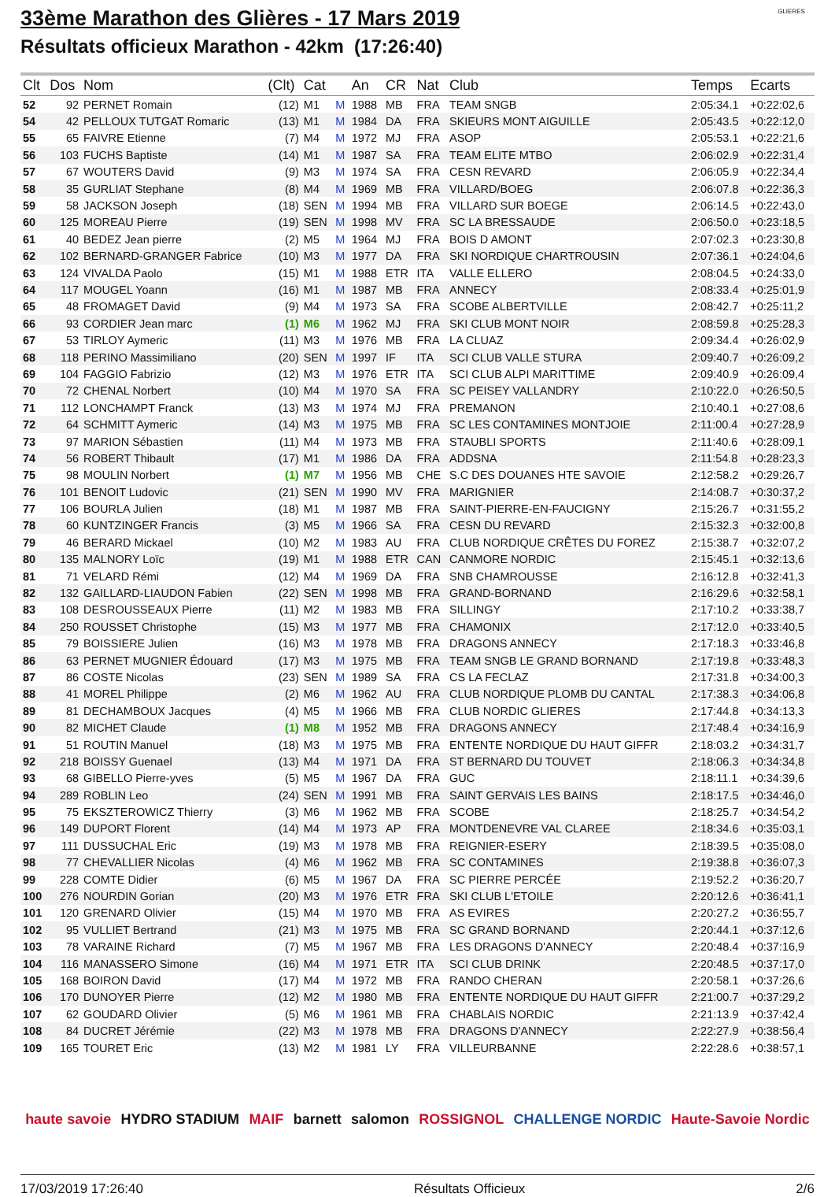33ème Marathon des Glières - 17 Mars 2019
Résultats officieux Marathon - 42km (17:26:40)
GLIERES
| Clt | Dos | Nom | (Clt) | Cat | | An | CR | Nat | Club | Temps | Ecarts |
| --- | --- | --- | --- | --- | --- | --- | --- | --- | --- | --- | --- |
| 52 | 92 | PERNET Romain | (12) | M1 | M | 1988 | MB | FRA | TEAM SNGB | 2:05:34.1 | +0:22:02,6 |
| 54 | 42 | PELLOUX TUTGAT Romaric | (13) | M1 | M | 1984 | DA | FRA | SKIEURS MONT AIGUILLE | 2:05:43.5 | +0:22:12,0 |
| 55 | 65 | FAIVRE Etienne | (7) | M4 | M | 1972 | MJ | FRA | ASOP | 2:05:53.1 | +0:22:21,6 |
| 56 | 103 | FUCHS Baptiste | (14) | M1 | M | 1987 | SA | FRA | TEAM ELITE MTBO | 2:06:02.9 | +0:22:31,4 |
| 57 | 67 | WOUTERS David | (9) | M3 | M | 1974 | SA | FRA | CESN REVARD | 2:06:05.9 | +0:22:34,4 |
| 58 | 35 | GURLIAT Stephane | (8) | M4 | M | 1969 | MB | FRA | VILLARD/BOEG | 2:06:07.8 | +0:22:36,3 |
| 59 | 58 | JACKSON Joseph | (18) | SEN | M | 1994 | MB | FRA | VILLARD SUR BOEGE | 2:06:14.5 | +0:22:43,0 |
| 60 | 125 | MOREAU Pierre | (19) | SEN | M | 1998 | MV | FRA | SC LA BRESSAUDE | 2:06:50.0 | +0:23:18,5 |
| 61 | 40 | BEDEZ Jean pierre | (2) | M5 | M | 1964 | MJ | FRA | BOIS D AMONT | 2:07:02.3 | +0:23:30,8 |
| 62 | 102 | BERNARD-GRANGER Fabrice | (10) | M3 | M | 1977 | DA | FRA | SKI NORDIQUE CHARTROUSIN | 2:07:36.1 | +0:24:04,6 |
| 63 | 124 | VIVALDA Paolo | (15) | M1 | M | 1988 | ETR | ITA | VALLE ELLERO | 2:08:04.5 | +0:24:33,0 |
| 64 | 117 | MOUGEL Yoann | (16) | M1 | M | 1987 | MB | FRA | ANNECY | 2:08:33.4 | +0:25:01,9 |
| 65 | 48 | FROMAGET David | (9) | M4 | M | 1973 | SA | FRA | SCOBE ALBERTVILLE | 2:08:42.7 | +0:25:11,2 |
| 66 | 93 | CORDIER Jean marc | (1) | M6 | M | 1962 | MJ | FRA | SKI CLUB MONT NOIR | 2:08:59.8 | +0:25:28,3 |
| 67 | 53 | TIRLOY Aymeric | (11) | M3 | M | 1976 | MB | FRA | LA CLUAZ | 2:09:34.4 | +0:26:02,9 |
| 68 | 118 | PERINO Massimiliano | (20) | SEN | M | 1997 | IF | ITA | SCI CLUB VALLE STURA | 2:09:40.7 | +0:26:09,2 |
| 69 | 104 | FAGGIO Fabrizio | (12) | M3 | M | 1976 | ETR | ITA | SCI CLUB ALPI MARITTIME | 2:09:40.9 | +0:26:09,4 |
| 70 | 72 | CHENAL Norbert | (10) | M4 | M | 1970 | SA | FRA | SC PEISEY VALLANDRY | 2:10:22.0 | +0:26:50,5 |
| 71 | 112 | LONCHAMPT Franck | (13) | M3 | M | 1974 | MJ | FRA | PREMANON | 2:10:40.1 | +0:27:08,6 |
| 72 | 64 | SCHMITT Aymeric | (14) | M3 | M | 1975 | MB | FRA | SC LES CONTAMINES MONTJOIE | 2:11:00.4 | +0:27:28,9 |
| 73 | 97 | MARION Sébastien | (11) | M4 | M | 1973 | MB | FRA | STAUBLI SPORTS | 2:11:40.6 | +0:28:09,1 |
| 74 | 56 | ROBERT Thibault | (17) | M1 | M | 1986 | DA | FRA | ADDSNA | 2:11:54.8 | +0:28:23,3 |
| 75 | 98 | MOULIN Norbert | (1) | M7 | M | 1956 | MB | CHE | S.C DES DOUANES HTE SAVOIE | 2:12:58.2 | +0:29:26,7 |
| 76 | 101 | BENOIT Ludovic | (21) | SEN | M | 1990 | MV | FRA | MARIGNIER | 2:14:08.7 | +0:30:37,2 |
| 77 | 106 | BOURLA Julien | (18) | M1 | M | 1987 | MB | FRA | SAINT-PIERRE-EN-FAUCIGNY | 2:15:26.7 | +0:31:55,2 |
| 78 | 60 | KUNTZINGER Francis | (3) | M5 | M | 1966 | SA | FRA | CESN DU REVARD | 2:15:32.3 | +0:32:00,8 |
| 79 | 46 | BERARD Mickael | (10) | M2 | M | 1983 | AU | FRA | CLUB NORDIQUE CRÊTES DU FOREZ | 2:15:38.7 | +0:32:07,2 |
| 80 | 135 | MALNORY Loïc | (19) | M1 | M | 1988 | ETR | CAN | CANMORE NORDIC | 2:15:45.1 | +0:32:13,6 |
| 81 | 71 | VELARD Rémi | (12) | M4 | M | 1969 | DA | FRA | SNB CHAMROUSSE | 2:16:12.8 | +0:32:41,3 |
| 82 | 132 | GAILLARD-LIAUDON Fabien | (22) | SEN | M | 1998 | MB | FRA | GRAND-BORNAND | 2:16:29.6 | +0:32:58,1 |
| 83 | 108 | DESROUSSEAUX Pierre | (11) | M2 | M | 1983 | MB | FRA | SILLINGY | 2:17:10.2 | +0:33:38,7 |
| 84 | 250 | ROUSSET Christophe | (15) | M3 | M | 1977 | MB | FRA | CHAMONIX | 2:17:12.0 | +0:33:40,5 |
| 85 | 79 | BOISSIERE Julien | (16) | M3 | M | 1978 | MB | FRA | DRAGONS ANNECY | 2:17:18.3 | +0:33:46,8 |
| 86 | 63 | PERNET MUGNIER Édouard | (17) | M3 | M | 1975 | MB | FRA | TEAM SNGB LE GRAND BORNAND | 2:17:19.8 | +0:33:48,3 |
| 87 | 86 | COSTE Nicolas | (23) | SEN | M | 1989 | SA | FRA | CS LA FECLAZ | 2:17:31.8 | +0:34:00,3 |
| 88 | 41 | MOREL Philippe | (2) | M6 | M | 1962 | AU | FRA | CLUB NORDIQUE PLOMB DU CANTAL | 2:17:38.3 | +0:34:06,8 |
| 89 | 81 | DECHAMBOUX Jacques | (4) | M5 | M | 1966 | MB | FRA | CLUB NORDIC GLIERES | 2:17:44.8 | +0:34:13,3 |
| 90 | 82 | MICHET Claude | (1) | M8 | M | 1952 | MB | FRA | DRAGONS ANNECY | 2:17:48.4 | +0:34:16,9 |
| 91 | 51 | ROUTIN Manuel | (18) | M3 | M | 1975 | MB | FRA | ENTENTE NORDIQUE DU HAUT GIFFR | 2:18:03.2 | +0:34:31,7 |
| 92 | 218 | BOISSY Guenael | (13) | M4 | M | 1971 | DA | FRA | ST BERNARD DU TOUVET | 2:18:06.3 | +0:34:34,8 |
| 93 | 68 | GIBELLO Pierre-yves | (5) | M5 | M | 1967 | DA | FRA | GUC | 2:18:11.1 | +0:34:39,6 |
| 94 | 289 | ROBLIN Leo | (24) | SEN | M | 1991 | MB | FRA | SAINT GERVAIS LES BAINS | 2:18:17.5 | +0:34:46,0 |
| 95 | 75 | EKSZTEROWICZ Thierry | (3) | M6 | M | 1962 | MB | FRA | SCOBE | 2:18:25.7 | +0:34:54,2 |
| 96 | 149 | DUPORT Florent | (14) | M4 | M | 1973 | AP | FRA | MONTDENEVRE VAL CLAREE | 2:18:34.6 | +0:35:03,1 |
| 97 | 111 | DUSSUCHAL Eric | (19) | M3 | M | 1978 | MB | FRA | REIGNIER-ESERY | 2:18:39.5 | +0:35:08,0 |
| 98 | 77 | CHEVALLIER Nicolas | (4) | M6 | M | 1962 | MB | FRA | SC CONTAMINES | 2:19:38.8 | +0:36:07,3 |
| 99 | 228 | COMTE Didier | (6) | M5 | M | 1967 | DA | FRA | SC PIERRE PERCÉE | 2:19:52.2 | +0:36:20,7 |
| 100 | 276 | NOURDIN Gorian | (20) | M3 | M | 1976 | ETR | FRA | SKI CLUB L'ETOILE | 2:20:12.6 | +0:36:41,1 |
| 101 | 120 | GRENARD Olivier | (15) | M4 | M | 1970 | MB | FRA | AS EVIRES | 2:20:27.2 | +0:36:55,7 |
| 102 | 95 | VULLIET Bertrand | (21) | M3 | M | 1975 | MB | FRA | SC GRAND BORNAND | 2:20:44.1 | +0:37:12,6 |
| 103 | 78 | VARAINE Richard | (7) | M5 | M | 1967 | MB | FRA | LES DRAGONS D'ANNECY | 2:20:48.4 | +0:37:16,9 |
| 104 | 116 | MANASSERO Simone | (16) | M4 | M | 1971 | ETR | ITA | SCI CLUB DRINK | 2:20:48.5 | +0:37:17,0 |
| 105 | 168 | BOIRON David | (17) | M4 | M | 1972 | MB | FRA | RANDO CHERAN | 2:20:58.1 | +0:37:26,6 |
| 106 | 170 | DUNOYER Pierre | (12) | M2 | M | 1980 | MB | FRA | ENTENTE NORDIQUE DU HAUT GIFFR | 2:21:00.7 | +0:37:29,2 |
| 107 | 62 | GOUDARD Olivier | (5) | M6 | M | 1961 | MB | FRA | CHABLAIS NORDIC | 2:21:13.9 | +0:37:42,4 |
| 108 | 84 | DUCRET Jérémie | (22) | M3 | M | 1978 | MB | FRA | DRAGONS D'ANNECY | 2:22:27.9 | +0:38:56,4 |
| 109 | 165 | TOURET Eric | (13) | M2 | M | 1981 | LY | FRA | VILLEURBANNE | 2:22:28.6 | +0:38:57,1 |
haute savoie HYDRO STADIUM MAIF barnett salomon ROSSIGNOL CHALLENGE NORDIC Haute-Savoie Nordic
17/03/2019 17:26:40 Résultats Officieux 2/6